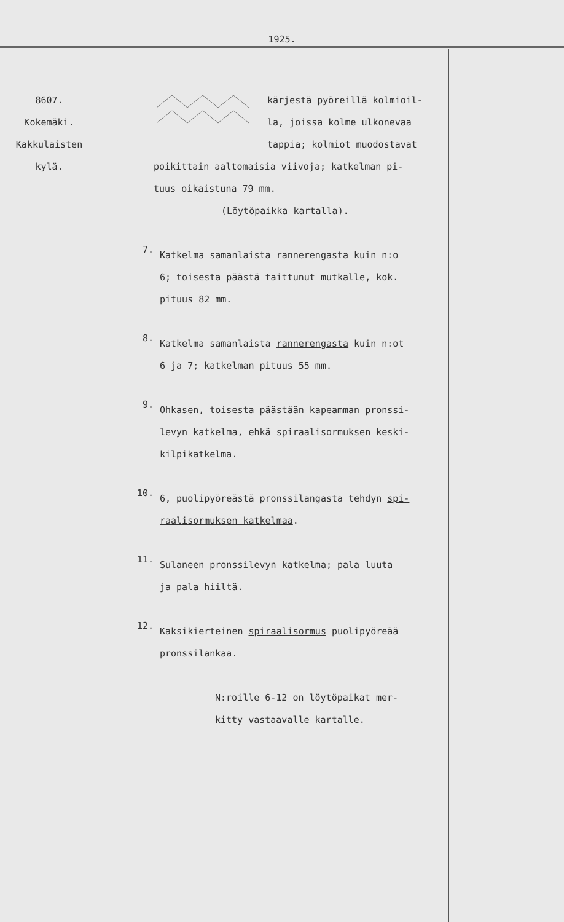1925.
8607.
Kokemäki.
Kakkulaisten
kylä.
kärjestä pyöreillä kolmioil-
la, joissa kolme ulkonevaa
tappia; kolmiot muodostavat
poikittain aaltomaisia viivoja; katkelman pi-
tuus oikaistuna 79 mm.
(Löytöpaikka kartalla).
7.
Katkelma samanlaista rannerengasta kuin n:o
6; toisesta päästä taittunut mutkalle, kok.
pituus 82 mm.
8.
Katkelma samanlaista rannerengasta kuin n:ot
6 ja 7; katkelman pituus 55 mm.
9.
Ohkasen, toisesta päästään kapeamman pronssi-
levyn katkelma, ehkä spiraalisormuksen keski-
kilpikatkelma.
10.
6, puolipyöreästä pronssilangasta tehdyn spi-
raalisormuksen katkelmaa.
11.
Sulaneen pronssilevyn katkelma; pala luuta
ja pala hiiltä.
12.
Kaksikierteinen spiraalisormus puolipyöreää
pronssilankaa.
N:roille 6-12 on löytöpaikat mer-
kitty vastaavalle kartalle.